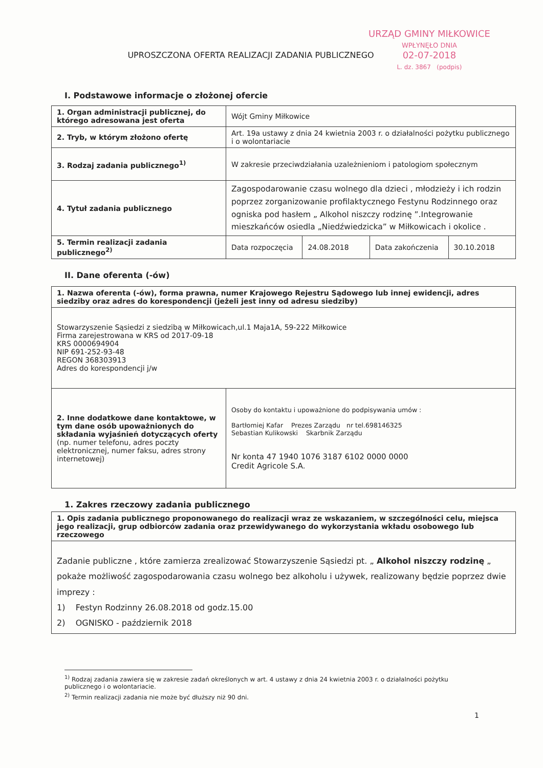URZĄD GMINY MIŁKOWICE
WPŁYNĘŁO DNIA
02-07-2018
L. dz. 3867 (podpis)
UPROSZCZONA OFERTA REALIZACJI ZADANIA PUBLICZNEGO
I. Podstawowe informacje o złożonej ofercie
| 1. Organ administracji publicznej, do którego adresowana jest oferta | Wójt Gminy Miłkowice | | | |
| 2. Tryb, w którym złożono ofertę | Art. 19a ustawy z dnia 24 kwietnia 2003 r. o działalności pożytku publicznego i o wolontariacie | | | |
| 3. Rodzaj zadania publicznego<sup>1)</sup> | W zakresie przeciwdziałania uzależnieniom i patologiom społecznym | | | |
| 4. Tytuł zadania publicznego | Zagospodarowanie czasu wolnego dla dzieci , młodzieży i ich rodzin poprzez zorganizowanie profilaktycznego Festynu Rodzinnego oraz ogniska pod hasłem „ Alkohol niszczy rodzinę ”.Integrowanie mieszkańców osiedla „Niedźwiedzicka” w Miłkowicach i okolice . | | | |
| 5. Termin realizacji zadania publicznego<sup>2)</sup> | Data rozpoczęcia | 24.08.2018 | Data zakończenia | 30.10.2018 |
II. Dane oferenta (-ów)
| 1. Nazwa oferenta (-ów), forma prawna, numer Krajowego Rejestru Sądowego lub innej ewidencji, adres siedziby oraz adres do korespondencji (jeżeli jest inny od adresu siedziby) | |
| Stowarzyszenie Sąsiedzi z siedzibą w Miłkowicach,ul.1 Maja1A, 59-222 Miłkowice Firma zarejestrowana w KRS od 2017-09-18 KRS 0000694904 NIP 691-252-93-48 REGON 368303913 Adres do korespondencji j/w | |
| 2. Inne dodatkowe dane kontaktowe, w tym dane osób upoważnionych do składania wyjaśnień dotyczących oferty (np. numer telefonu, adres poczty elektronicznej, numer faksu, adres strony internetowej) | Osoby do kontaktu i upoważnione do podpisywania umów : Bartłomiej Kafar Prezes Zarządu nr tel.698146325 Sebastian Kulikowski Skarbnik Zarządu Nr konta 47 1940 1076 3187 6102 0000 0000 Credit Agricole S.A. |
1. Zakres rzeczowy zadania publicznego
| 1. Opis zadania publicznego proponowanego do realizacji wraz ze wskazaniem, w szczególności celu, miejsca jego realizacji, grup odbiorców zadania oraz przewidywanego do wykorzystania wkładu osobowego lub rzeczowego |
| Zadanie publiczne , które zamierza zrealizować Stowarzyszenie Sąsiedzi pt. „ Alkohol niszczy rodzinę „ pokaże możliwość zagospodarowania czasu wolnego bez alkoholu i używek, realizowany będzie poprzez dwie imprezy : 1) Festyn Rodzinny 26.08.2018 od godz.15.00 2) OGNISKO - październik 2018 |
<sup>1)</sup> Rodzaj zadania zawiera się w zakresie zadań określonych w art. 4 ustawy z dnia 24 kwietnia 2003 r. o działalności pożytku publicznego i o wolontariacie.
<sup>2)</sup> Termin realizacji zadania nie może być dłuższy niż 90 dni.
1